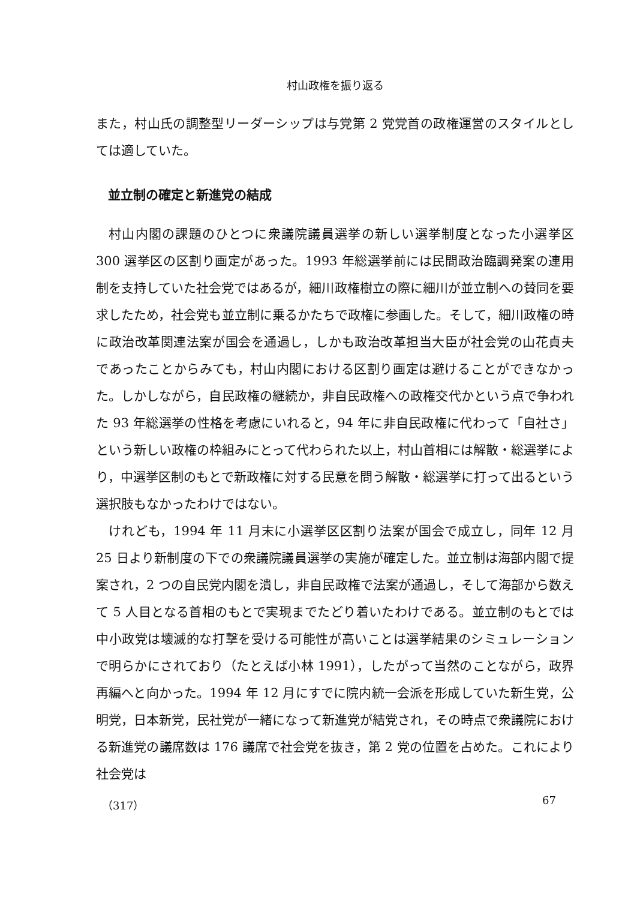村山政権を振り返る
また，村山氏の調整型リーダーシップは与党第 2 党党首の政権運営のスタイルとしては適していた。
並立制の確定と新進党の結成
村山内閣の課題のひとつに衆議院議員選挙の新しい選挙制度となった小選挙区 300 選挙区の区割り画定があった。1993 年総選挙前には民間政治臨調発案の連用制を支持していた社会党ではあるが，細川政権樹立の際に細川が並立制への賛同を要求したため，社会党も並立制に乗るかたちで政権に参画した。そして，細川政権の時に政治改革関連法案が国会を通過し，しかも政治改革担当大臣が社会党の山花貞夫であったことからみても，村山内閣における区割り画定は避けることができなかった。しかしながら，自民政権の継続か，非自民政権への政権交代かという点で争われた 93 年総選挙の性格を考慮にいれると，94 年に非自民政権に代わって「自社さ」という新しい政権の枠組みにとって代わられた以上，村山首相には解散・総選挙により，中選挙区制のもとで新政権に対する民意を問う解散・総選挙に打って出るという選択肢もなかったわけではない。
けれども，1994 年 11 月末に小選挙区区割り法案が国会で成立し，同年 12 月 25 日より新制度の下での衆議院議員選挙の実施が確定した。並立制は海部内閣で提案され，2 つの自民党内閣を潰し，非自民政権で法案が通過し，そして海部から数えて 5 人目となる首相のもとで実現までたどり着いたわけである。並立制のもとでは中小政党は壊滅的な打撃を受ける可能性が高いことは選挙結果のシミュレーションで明らかにされており（たとえば小林 1991），したがって当然のことながら，政界再編へと向かった。1994 年 12 月にすでに院内統一会派を形成していた新生党，公明党，日本新党，民社党が一緒になって新進党が結党され，その時点で衆議院における新進党の議席数は 176 議席で社会党を抜き，第 2 党の位置を占めた。これにより社会党は
（317） 67